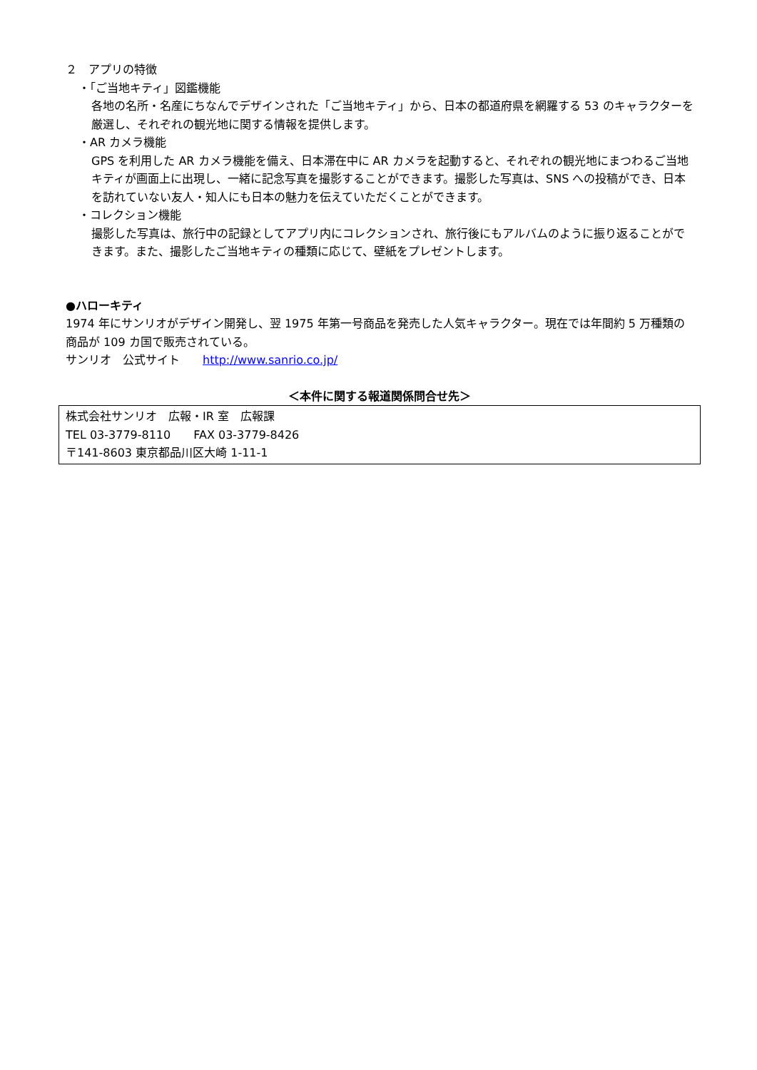２　アプリの特徴
・「ご当地キティ」図鑑機能
各地の名所・名産にちなんでデザインされた「ご当地キティ」から、日本の都道府県を網羅する 53 のキャラクターを厳選し、それぞれの観光地に関する情報を提供します。
・AR カメラ機能
GPS を利用した AR カメラ機能を備え、日本滞在中に AR カメラを起動すると、それぞれの観光地にまつわるご当地キティが画面上に出現し、一緒に記念写真を撮影することができます。撮影した写真は、SNS への投稿ができ、日本を訪れていない友人・知人にも日本の魅力を伝えていただくことができます。
・コレクション機能
撮影した写真は、旅行中の記録としてアプリ内にコレクションされ、旅行後にもアルバムのように振り返ることができます。また、撮影したご当地キティの種類に応じて、壁紙をプレゼントします。
●ハローキティ
1974 年にサンリオがデザイン開発し、翌 1975 年第一号商品を発売した人気キャラクター。現在では年間約 5 万種類の商品が 109 カ国で販売されている。
サンリオ　公式サイト　　http://www.sanrio.co.jp/
＜本件に関する報道関係問合せ先＞
株式会社サンリオ　広報・IR 室　広報課
TEL 03-3779-8110　　FAX 03-3779-8426
〒141-8603 東京都品川区大崎 1-11-1